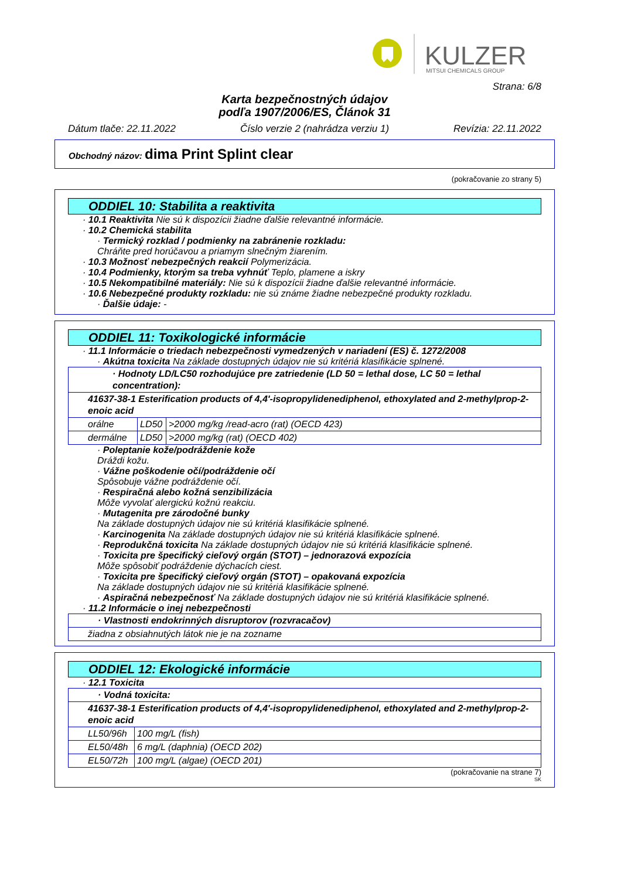KULZER
MITSUI CHEMICALS GROUP
Strana: 6/8
Karta bezpečnostných údajov
podľa 1907/2006/ES, Článok 31
Dátum tlače: 22.11.2022 Číslo verzie 2 (nahrádza verziu 1) Revízia: 22.11.2022
Obchodný názov: dima Print Splint clear
(pokračovanie zo strany 5)
ODDIEL 10: Stabilita a reaktivita
· 10.1 Reaktivita Nie sú k dispozícii žiadne ďalšie relevantné informácie.
· 10.2 Chemická stabilita
· Termický rozklad / podmienky na zabránenie rozkladu:
Chráňte pred horúčavou a priamym slnečným žiarením.
· 10.3 Možnosť nebezpečných reakcií Polymerizácia.
· 10.4 Podmienky, ktorým sa treba vyhnúť Teplo, plamene a iskry
· 10.5 Nekompatibilné materiály: Nie sú k dispozícii žiadne ďalšie relevantné informácie.
· 10.6 Nebezpečné produkty rozkladu: nie sú známe žiadne nebezpečné produkty rozkladu.
· Ďalšie údaje: -
ODDIEL 11: Toxikologické informácie
· 11.1 Informácie o triedach nebezpečnosti vymedzených v nariadení (ES) č. 1272/2008
· Akútna toxicita Na základe dostupných údajov nie sú kritériá klasifikácie splnené.
| · Hodnoty LD/LC50 rozhodujúce pre zatriedenie (LD 50 = lethal dose, LC 50 = lethal concentration): | | |
| 41637-38-1 Esterification products of 4,4'-isopropylidenediphenol, ethoxylated and 2-methylprop-2-enoic acid | | |
| orálne | LD50 | >2000 mg/kg /read-acro (rat) (OECD 423) |
| dermálne | LD50 | >2000 mg/kg (rat) (OECD 402) |
· Poleptanie kože/podráždenie kože
Dráždi kožu.
· Vážne poškodenie očí/podráždenie očí
Spôsobuje vážne podráždenie očí.
· Respiračná alebo kožná senzibilizácia
Môže vyvolať alergickú kožnú reakciu.
· Mutagenita pre zárodočné bunky
Na základe dostupných údajov nie sú kritériá klasifikácie splnené.
· Karcinogenita Na základe dostupných údajov nie sú kritériá klasifikácie splnené.
· Reprodukčná toxicita Na základe dostupných údajov nie sú kritériá klasifikácie splnené.
· Toxicita pre špecifický cieľový orgán (STOT) – jednorazová expozícia
Môže spôsobiť podráždenie dýchacích ciest.
· Toxicita pre špecifický cieľový orgán (STOT) – opakovaná expozícia
Na základe dostupných údajov nie sú kritériá klasifikácie splnené.
· Aspiračná nebezpečnosť Na základe dostupných údajov nie sú kritériá klasifikácie splnené.
· 11.2 Informácie o inej nebezpečnosti
| · Vlastnosti endokrinných disruptorov (rozvracačov) |
| žiadna z obsiahnutých látok nie je na zozname |
ODDIEL 12: Ekologické informácie
· 12.1 Toxicita
| · Vodná toxicita: | |
| 41637-38-1 Esterification products of 4,4'-isopropylidenediphenol, ethoxylated and 2-methylprop-2-enoic acid | |
| LL50/96h | 100 mg/L (fish) |
| EL50/48h | 6 mg/L (daphnia) (OECD 202) |
| EL50/72h | 100 mg/L (algae) (OECD 201) |
(pokračovanie na strane 7)
SK